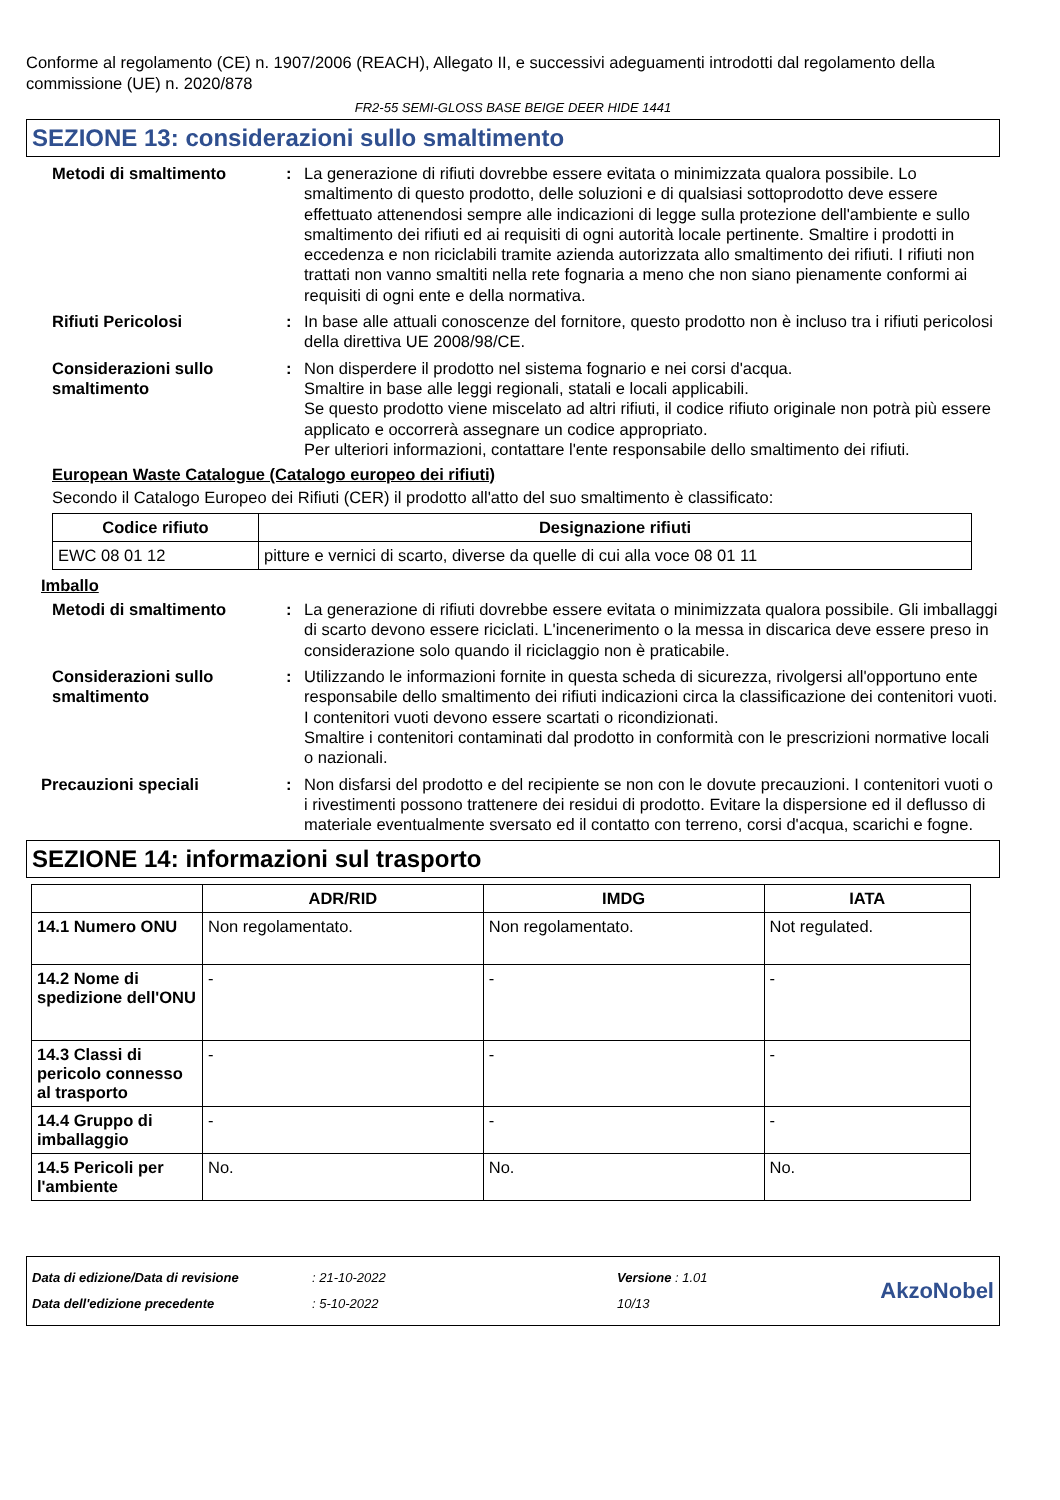Conforme al regolamento (CE) n. 1907/2006 (REACH), Allegato II, e successivi adeguamenti introdotti dal regolamento della commissione (UE) n. 2020/878
FR2-55 SEMI-GLOSS BASE BEIGE DEER HIDE 1441
SEZIONE 13: considerazioni sullo smaltimento
Metodi di smaltimento : La generazione di rifiuti dovrebbe essere evitata o minimizzata qualora possibile. Lo smaltimento di questo prodotto, delle soluzioni e di qualsiasi sottoprodotto deve essere effettuato attenendosi sempre alle indicazioni di legge sulla protezione dell'ambiente e sullo smaltimento dei rifiuti ed ai requisiti di ogni autorità locale pertinente. Smaltire i prodotti in eccedenza e non riciclabili tramite azienda autorizzata allo smaltimento dei rifiuti. I rifiuti non trattati non vanno smaltiti nella rete fognaria a meno che non siano pienamente conformi ai requisiti di ogni ente e della normativa.
Rifiuti Pericolosi : In base alle attuali conoscenze del fornitore, questo prodotto non è incluso tra i rifiuti pericolosi della direttiva UE 2008/98/CE.
Considerazioni sullo smaltimento
: Non disperdere il prodotto nel sistema fognario e nei corsi d'acqua.
Smaltire in base alle leggi regionali, statali e locali applicabili.
Se questo prodotto viene miscelato ad altri rifiuti, il codice rifiuto originale non potrà più essere applicato e occorrerà assegnare un codice appropriato.
Per ulteriori informazioni, contattare l'ente responsabile dello smaltimento dei rifiuti.
European Waste Catalogue (Catalogo europeo dei rifiuti)
Secondo il Catalogo Europeo dei Rifiuti (CER) il prodotto all'atto del suo smaltimento è classificato:
| Codice rifiuto | Designazione rifiuti |
| --- | --- |
| EWC 08 01 12 | pitture e vernici di scarto, diverse da quelle di cui alla voce 08 01 11 |
Imballo
Metodi di smaltimento : La generazione di rifiuti dovrebbe essere evitata o minimizzata qualora possibile. Gli imballaggi di scarto devono essere riciclati. L'incenerimento o la messa in discarica deve essere preso in considerazione solo quando il riciclaggio non è praticabile.
Considerazioni sullo smaltimento
: Utilizzando le informazioni fornite in questa scheda di sicurezza, rivolgersi all'opportuno ente responsabile dello smaltimento dei rifiuti indicazioni circa la classificazione dei contenitori vuoti.
I contenitori vuoti devono essere scartati o ricondizionati.
Smaltire i contenitori contaminati dal prodotto in conformità con le prescrizioni normative locali o nazionali.
Precauzioni speciali : Non disfarsi del prodotto e del recipiente se non con le dovute precauzioni. I contenitori vuoti o i rivestimenti possono trattenere dei residui di prodotto. Evitare la dispersione ed il deflusso di materiale eventualmente sversato ed il contatto con terreno, corsi d'acqua, scarichi e fogne.
SEZIONE 14: informazioni sul trasporto
| | ADR/RID | IMDG | IATA |
| --- | --- | --- | --- |
| 14.1 Numero ONU | Non regolamentato. | Non regolamentato. | Not regulated. |
| 14.2 Nome di spedizione dell'ONU | - | - | - |
| 14.3 Classi di pericolo connesso al trasporto | - | - | - |
| 14.4 Gruppo di imballaggio | - | - | - |
| 14.5 Pericoli per l'ambiente | No. | No. | No. |
Data di edizione/Data di revisione
Data dell'edizione precedente
: 21-10-2022
: 5-10-2022
Versione : 1.01
10/13
AkzoNobel